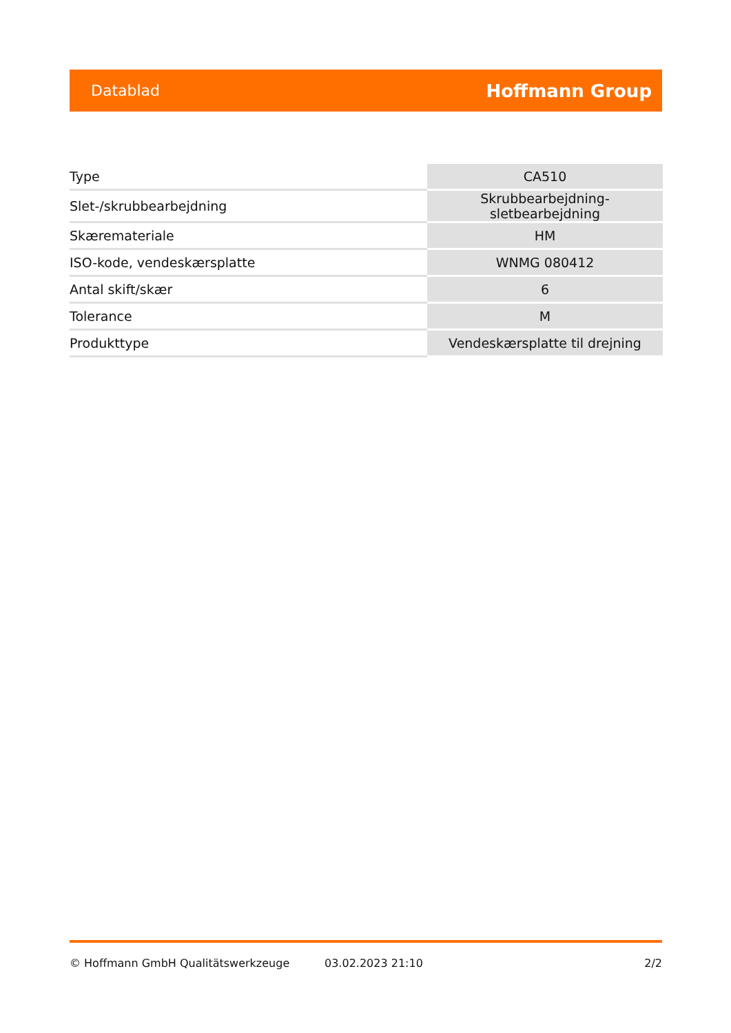Datablad Hoffmann Group
| Type | CA510 |
| Slet-/skrubbearbejdning | Skrubbearbejdning-sletbearbejdning |
| Skæremateriale | HM |
| ISO-kode, vendeskærsplatte | WNMG 080412 |
| Antal skift/skær | 6 |
| Tolerance | M |
| Produkttype | Vendeskærsplatte til drejning |
© Hoffmann GmbH Qualitätswerkzeuge 03.02.2023 21:10 2/2